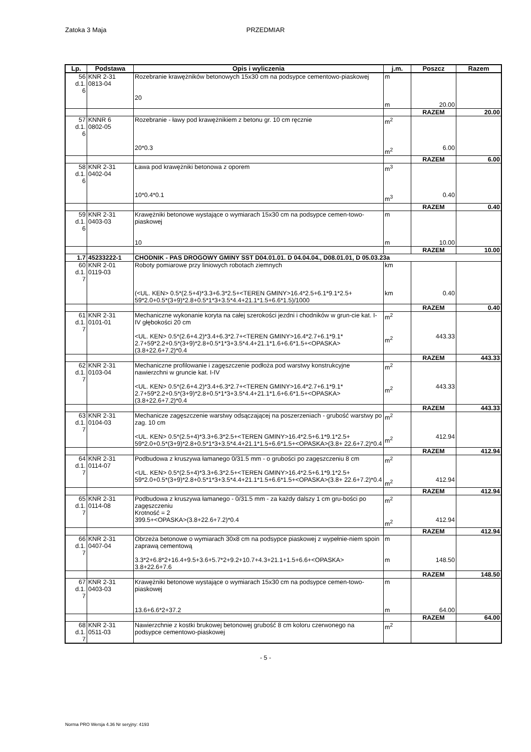PRZEDMIAR Zatoka 3 Maja
| Lp. | Podstawa | Opis i wyliczenia | j.m. | Poszcz | Razem |
| --- | --- | --- | --- | --- | --- |
| 56 d.1. 6 | KNR 2-31 0813-04 | Rozebranie krawężników betonowych 15x30 cm na podsypce cementowo-piaskowej 20 | m m | 20.00 | |
| | | | | RAZEM | 20.00 |
| 57 d.1. 6 | KNNR 6 0802-05 | Rozebranie - ławy pod krawężnikiem z betonu gr. 10 cm ręcznie 20*0.3 | m<sup>2</sup> m<sup>2</sup> | 6.00 | |
| | | | | RAZEM | 6.00 |
| 58 d.1. 6 | KNR 2-31 0402-04 | Ława pod krawężniki betonowa z oporem 10*0.4*0.1 | m<sup>3</sup> m<sup>3</sup> | 0.40 | |
| | | | | RAZEM | 0.40 |
| 59 d.1. 6 | KNR 2-31 0403-03 | Krawężniki betonowe wystające o wymiarach 15x30 cm na podsypce cemen-towo-piaskowej 10 | m m | 10.00 | |
| | | | | RAZEM | 10.00 |
| 1.7 | 45233222-1 | CHODNIK - PAS DROGOWY GMINY SST D04.01.01. D 04.04.04., D08.01.01, D 05.03.23a | | | |
| 60 d.1. 7 | KNR 2-01 0119-03 | Roboty pomiarowe przy liniowych robotach ziemnych (<UL. KEN> 0.5*(2.5+4)*3.3+6.3*2.5+<TEREN GMINY>16.4*2.5+6.1*9.1*2.5+ 59*2.0+0.5*(3+9)*2.8+0.5*1*3+3.5*4.4+21.1*1.5+6.6*1.5)/1000 | km km | 0.40 | |
| | | | | RAZEM | 0.40 |
| 61 d.1. 7 | KNR 2-31 0101-01 | Mechaniczne wykonanie koryta na całej szerokości jezdni i chodników w grun-cie kat. I-IV głębokości 20 cm <UL. KEN> 0.5*(2.6+4.2)*3.4+6.3*2.7+<TEREN GMINY>16.4*2.7+6.1*9.1* 2.7+59*2.2+0.5*(3+9)*2.8+0.5*1*3+3.5*4.4+21.1*1.6+6.6*1.5+<OPASKA> (3.8+22.6+7.2)*0.4 | m<sup>2</sup> m<sup>2</sup> | 443.33 | |
| | | | | RAZEM | 443.33 |
| 62 d.1. 7 | KNR 2-31 0103-04 | Mechaniczne profilowanie i zagęszczenie podłoża pod warstwy konstrukcyjne nawierzchni w gruncie kat. I-IV <UL. KEN> 0.5*(2.6+4.2)*3.4+6.3*2.7+<TEREN GMINY>16.4*2.7+6.1*9.1* 2.7+59*2.2+0.5*(3+9)*2.8+0.5*1*3+3.5*4.4+21.1*1.6+6.6*1.5+<OPASKA> (3.8+22.6+7.2)*0.4 | m<sup>2</sup> m<sup>2</sup> | 443.33 | |
| | | | | RAZEM | 443.33 |
| 63 d.1. 7 | KNR 2-31 0104-03 | Mechanicze zagęszczenie warstwy odsączającej na poszerzeniach - grubość warstwy po zag. 10 cm <UL. KEN> 0.5*(2.5+4)*3.3+6.3*2.5+<TEREN GMINY>16.4*2.5+6.1*9.1*2.5+ 59*2.0+0.5*(3+9)*2.8+0.5*1*3+3.5*4.4+21.1*1.5+6.6*1.5+<OPASKA>(3.8+ 22.6+7.2)*0.4 | m<sup>2</sup> m<sup>2</sup> | 412.94 | |
| | | | | RAZEM | 412.94 |
| 64 d.1. 7 | KNR 2-31 0114-07 | Podbudowa z kruszywa łamanego 0/31.5 mm - o grubości po zagęszczeniu 8 cm <UL. KEN> 0.5*(2.5+4)*3.3+6.3*2.5+<TEREN GMINY>16.4*2.5+6.1*9.1*2.5+ 59*2.0+0.5*(3+9)*2.8+0.5*1*3+3.5*4.4+21.1*1.5+6.6*1.5+<OPASKA>(3.8+ 22.6+7.2)*0.4 | m<sup>2</sup> m<sup>2</sup> | 412.94 | |
| | | | | RAZEM | 412.94 |
| 65 d.1. 7 | KNR 2-31 0114-08 | Podbudowa z kruszywa łamanego - 0/31.5 mm - za każdy dalszy 1 cm gru-bości po zagęszczeniu Krotność = 2 399.5+<OPASKA>(3.8+22.6+7.2)*0.4 | m<sup>2</sup> m<sup>2</sup> | 412.94 | |
| | | | | RAZEM | 412.94 |
| 66 d.1. 7 | KNR 2-31 0407-04 | Obrzeża betonowe o wymiarach 30x8 cm na podsypce piaskowej z wypełnie-niem spoin zaprawą cementową 3.3*2+6.8*2+16.4+9.5+3.6+5.7*2+9.2+10.7+4.3+21.1+1.5+6.6+<OPASKA> 3.8+22.6+7.6 | m m | 148.50 | |
| | | | | RAZEM | 148.50 |
| 67 d.1. 7 | KNR 2-31 0403-03 | Krawężniki betonowe wystające o wymiarach 15x30 cm na podsypce cemen-towo-piaskowej 13.6+6.6*2+37.2 | m m | 64.00 | |
| | | | | RAZEM | 64.00 |
| 68 d.1. 7 | KNR 2-31 0511-03 | Nawierzchnie z kostki brukowej betonowej grubość 8 cm koloru czerwonego na podsypce cementowo-piaskowej | m<sup>2</sup> | | |
- 5 -
Norma PRO Wersja 4.36 Nr seryjny: 4193